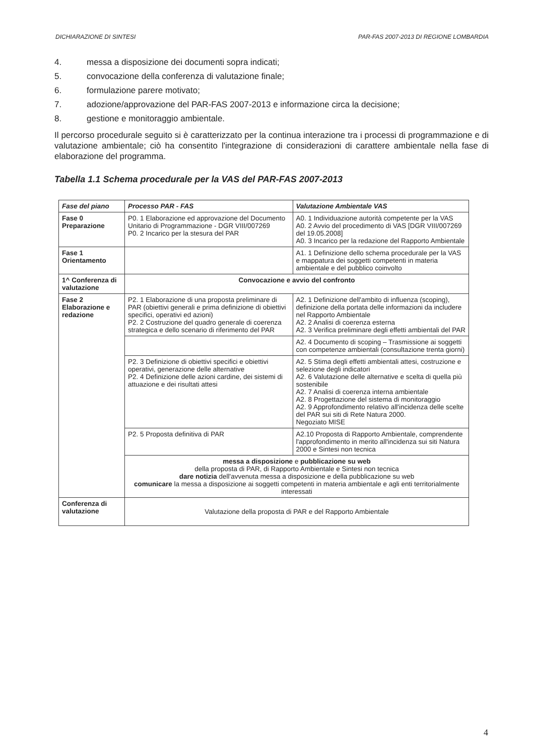DICHIARAZIONE DI SINTESI PAR-FAS 2007-2013 DI REGIONE LOMBARDIA
4. messa a disposizione dei documenti sopra indicati;
5. convocazione della conferenza di valutazione finale;
6. formulazione parere motivato;
7. adozione/approvazione del PAR-FAS 2007-2013 e informazione circa la decisione;
8. gestione e monitoraggio ambientale.
Il percorso procedurale seguito si è caratterizzato per la continua interazione tra i processi di programmazione e di valutazione ambientale; ciò ha consentito l'integrazione di considerazioni di carattere ambientale nella fase di elaborazione del programma.
Tabella 1.1 Schema procedurale per la VAS del PAR-FAS 2007-2013
| Fase del piano | Processo PAR - FAS | Valutazione Ambientale VAS |
| --- | --- | --- |
| Fase 0 Preparazione | P0. 1 Elaborazione ed approvazione del Documento Unitario di Programmazione - DGR VIII/007269 P0. 2 Incarico per la stesura del PAR | A0. 1 Individuazione autorità competente per la VAS A0. 2 Avvio del procedimento di VAS [DGR VIII/007269 del 19.05.2008] A0. 3 Incarico per la redazione del Rapporto Ambientale |
| Fase 1 Orientamento | | A1. 1 Definizione dello schema procedurale per la VAS e mappatura dei soggetti competenti in materia ambientale e del pubblico coinvolto |
| 1^ Conferenza di valutazione | Convocazione e avvio del confronto | |
| Fase 2 Elaborazione e redazione | P2. 1 Elaborazione di una proposta preliminare di PAR (obiettivi generali e prima definizione di obiettivi specifici, operativi ed azioni) P2. 2 Costruzione del quadro generale di coerenza strategica e dello scenario di riferimento del PAR | A2. 1 Definizione dell'ambito di influenza (scoping), definizione della portata delle informazioni da includere nel Rapporto Ambientale A2. 2 Analisi di coerenza esterna A2. 3 Verifica preliminare degli effetti ambientali del PAR |
| | | A2. 4 Documento di scoping – Trasmissione ai soggetti con competenze ambientali (consultazione trenta giorni) |
| | P2. 3 Definizione di obiettivi specifici e obiettivi operativi, generazione delle alternative P2. 4 Definizione delle azioni cardine, dei sistemi di attuazione e dei risultati attesi | A2. 5 Stima degli effetti ambientali attesi, costruzione e selezione degli indicatori A2. 6 Valutazione delle alternative e scelta di quella più sostenibile A2. 7 Analisi di coerenza interna ambientale A2. 8 Progettazione del sistema di monitoraggio A2. 9 Approfondimento relativo all'incidenza delle scelte del PAR sui siti di Rete Natura 2000. Negoziato MISE |
| | P2. 5 Proposta definitiva di PAR | A2.10 Proposta di Rapporto Ambientale, comprendente l'approfondimento in merito all'incidenza sui siti Natura 2000 e Sintesi non tecnica |
| | messa a disposizione e pubblicazione su web della proposta di PAR, di Rapporto Ambientale e Sintesi non tecnica dare notizia dell'avvenuta messa a disposizione e della pubblicazione su web comunicare la messa a disposizione ai soggetti competenti in materia ambientale e agli enti territorialmente interessati | |
| Conferenza di valutazione | Valutazione della proposta di PAR e del Rapporto Ambientale | |
4